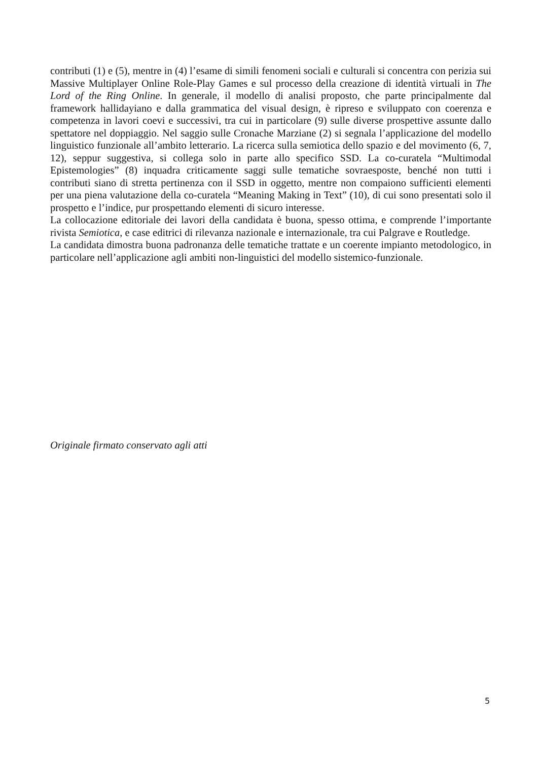contributi (1) e (5), mentre in (4) l’esame di simili fenomeni sociali e culturali si concentra con perizia sui Massive Multiplayer Online Role-Play Games e sul processo della creazione di identità virtuali in The Lord of the Ring Online. In generale, il modello di analisi proposto, che parte principalmente dal framework hallidayiano e dalla grammatica del visual design, è ripreso e sviluppato con coerenza e competenza in lavori coevi e successivi, tra cui in particolare (9) sulle diverse prospettive assunte dallo spettatore nel doppiaggio. Nel saggio sulle Cronache Marziane (2) si segnala l’applicazione del modello linguistico funzionale all’ambito letterario. La ricerca sulla semiotica dello spazio e del movimento (6, 7, 12), seppur suggestiva, si collega solo in parte allo specifico SSD. La co-curatela “Multimodal Epistemologies” (8) inquadra criticamente saggi sulle tematiche sovraesposte, benché non tutti i contributi siano di stretta pertinenza con il SSD in oggetto, mentre non compaiono sufficienti elementi per una piena valutazione della co-curatela “Meaning Making in Text” (10), di cui sono presentati solo il prospetto e l’indice, pur prospettando elementi di sicuro interesse.
La collocazione editoriale dei lavori della candidata è buona, spesso ottima, e comprende l’importante rivista Semiotica, e case editrici di rilevanza nazionale e internazionale, tra cui Palgrave e Routledge.
La candidata dimostra buona padronanza delle tematiche trattate e un coerente impianto metodologico, in particolare nell’applicazione agli ambiti non-linguistici del modello sistemico-funzionale.
Originale firmato conservato agli atti
5